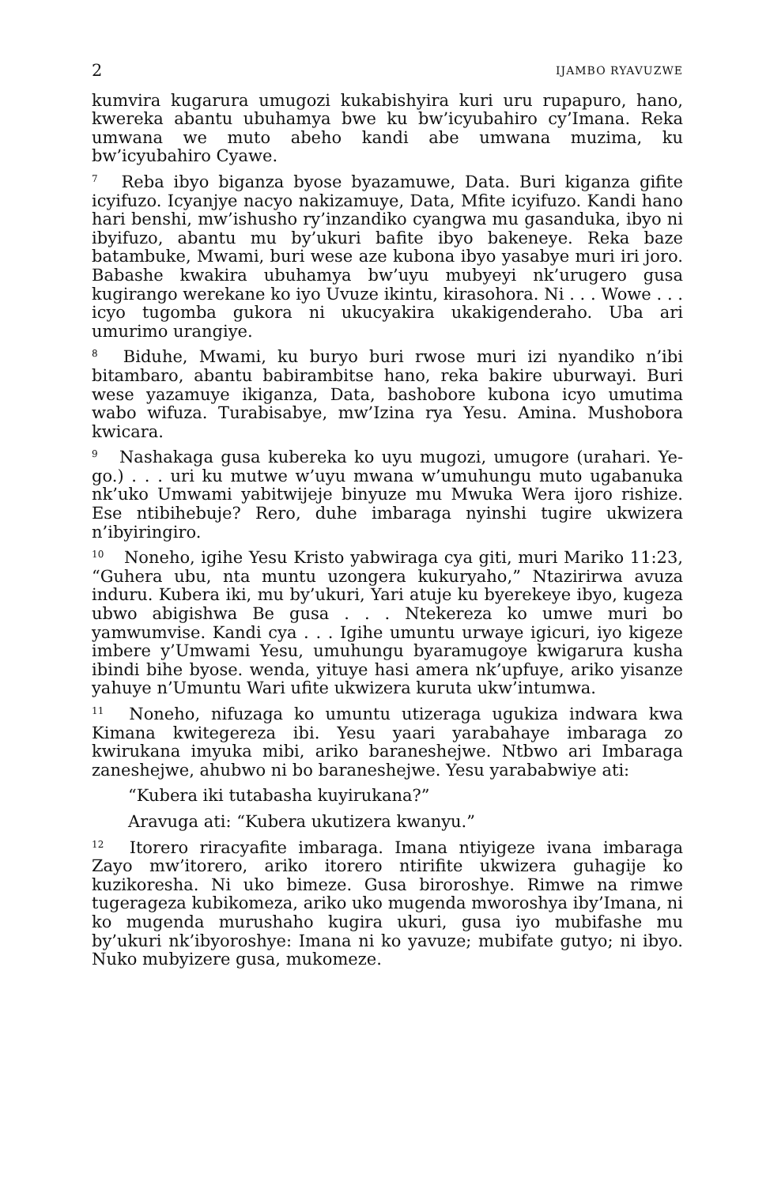2 IJAMBO RYAVUZWE
kumvira kugarura umugozi kukabishyira kuri uru rupapuro, hano, kwereka abantu ubuhamya bwe ku bw’icyubahiro cy’Imana. Reka umwana we muto abeho kandi abe umwana muzima, ku bw’icyubahiro Cyawe.
<sup>7</sup> Reba ibyo biganza byose byazamuwe, Data. Buri kiganza gifite icyifuzo. Icyanjye nacyo nakizamuye, Data, Mfite icyifuzo. Kandi hano hari benshi, mw’ishusho ry’inzandiko cyangwa mu gasanduka, ibyo ni ibyifuzo, abantu mu by’ukuri bafite ibyo bakeneye. Reka baze batambuke, Mwami, buri wese aze kubona ibyo yasabye muri iri joro. Babashe kwakira ubuhamya bw’uyu mubyeyi nk’urugero gusa kugirango werekane ko iyo Uvuze ikintu, kirasohora. Ni . . . Wowe . . . icyo tugomba gukora ni ukucyakira ukakigenderaho. Uba ari umurimo urangiye.
<sup>8</sup> Biduhe, Mwami, ku buryo buri rwose muri izi nyandiko n’ibi bitambaro, abantu babirambitse hano, reka bakire uburwayi. Buri wese yazamuye ikiganza, Data, bashobore kubona icyo umutima wabo wifuza. Turabisabye, mw’Izina rya Yesu. Amina. Mushobora kwicara.
<sup>9</sup> Nashakaga gusa kubereka ko uyu mugozi, umugore (urahari. Ye-go.) . . . uri ku mutwe w’uyu mwana w’umuhungu muto ugabanuka nk’uko Umwami yabitwijeje binyuze mu Mwuka Wera ijoro rishize. Ese ntibihebuje? Rero, duhe imbaraga nyinshi tugire ukwizera n’ibyiringiro.
<sup>10</sup> Noneho, igihe Yesu Kristo yabwiraga cya giti, muri Mariko 11:23, “Guhera ubu, nta muntu uzongera kukuryaho,” Ntazirirwa avuza induru. Kubera iki, mu by’ukuri, Yari atuje ku byerekeye ibyo, kugeza ubwo abigishwa Be gusa . . . Ntekereza ko umwe muri bo yamwumvise. Kandi cya . . . Igihe umuntu urwaye igicuri, iyo kigeze imbere y’Umwami Yesu, umuhungu byaramugoye kwigarura kusha ibindi bihe byose. wenda, yituye hasi amera nk’upfuye, ariko yisanze yahuye n’Umuntu Wari ufite ukwizera kuruta ukw’intumwa.
<sup>11</sup> Noneho, nifuzaga ko umuntu utizeraga ugukiza indwara kwa Kimana kwitegereza ibi. Yesu yaari yarabahaye imbaraga zo kwirukana imyuka mibi, ariko baraneshejwe. Ntbwo ari Imbaraga zaneshejwe, ahubwo ni bo baraneshejwe. Yesu yarababwiye ati:
“Kubera iki tutabasha kuyirukana?”
Aravuga ati: “Kubera ukutizera kwanyu.”
<sup>12</sup> Itorero riracyafite imbaraga. Imana ntiyigeze ivana imbaraga Zayo mw’itorero, ariko itorero ntirifite ukwizera guhagije ko kuzikoresha. Ni uko bimeze. Gusa biroroshye. Rimwe na rimwe tugerageza kubikomeza, ariko uko mugenda mworoshya iby’Imana, ni ko mugenda murushaho kugira ukuri, gusa iyo mubifashe mu by’ukuri nk’ibyoroshye: Imana ni ko yavuze; mubifate gutyo; ni ibyo. Nuko mubyizere gusa, mukomeze.